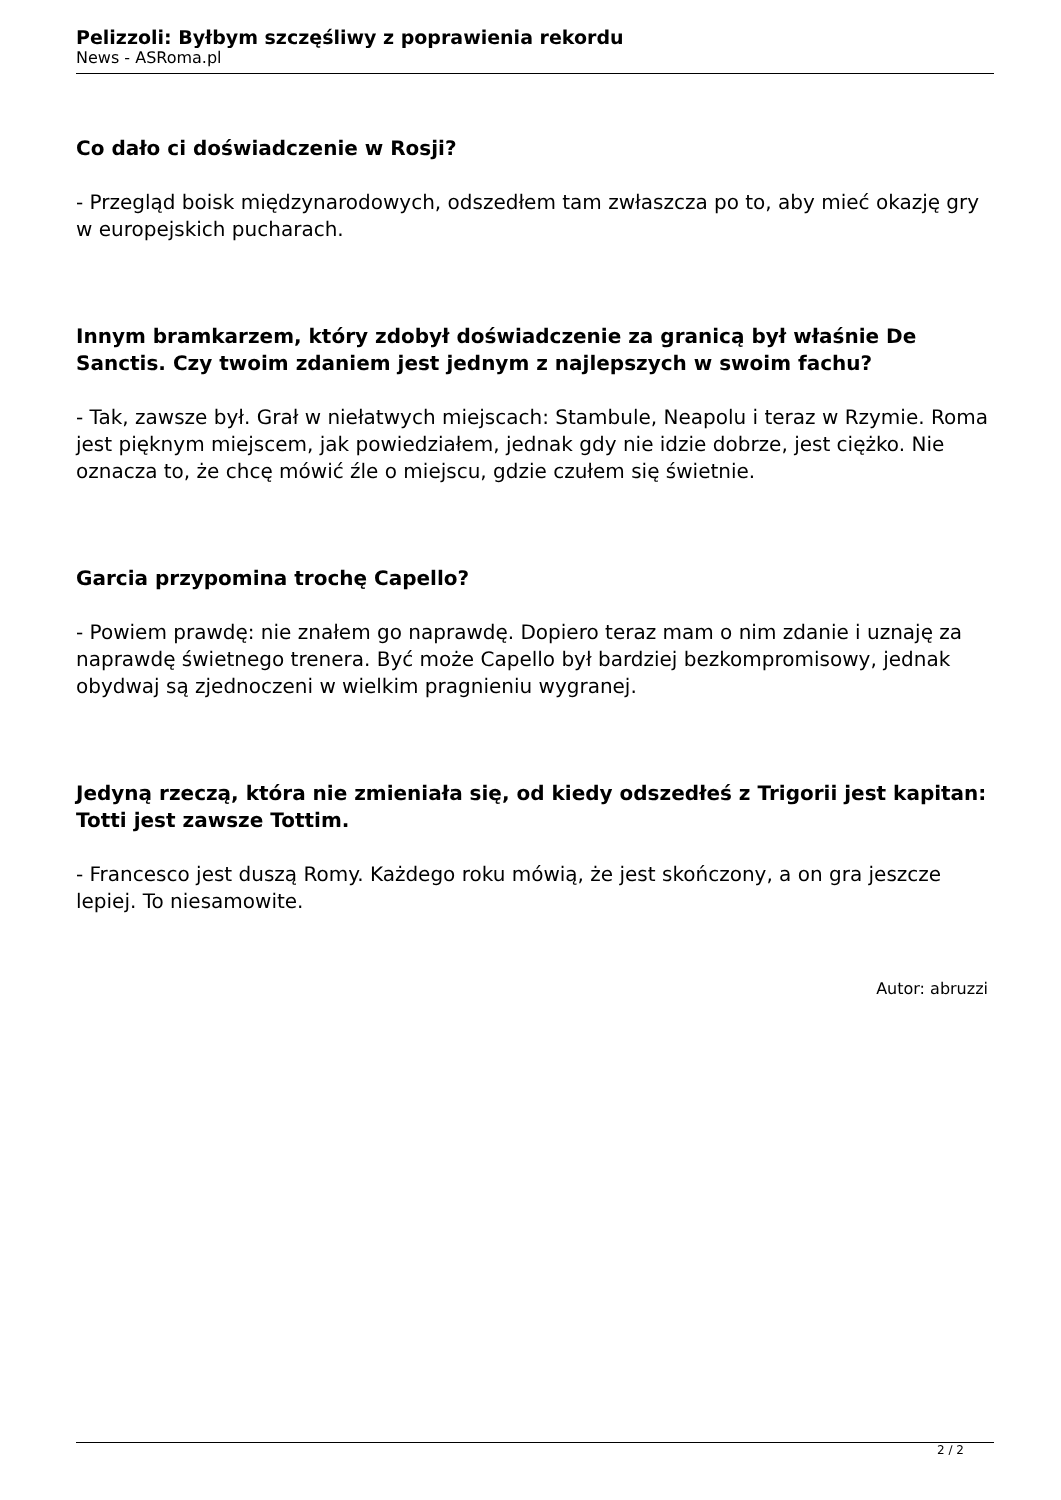Pelizzoli: Byłbym szczęśliwy z poprawienia rekordu
News - ASRoma.pl
Co dało ci doświadczenie w Rosji?
- Przegląd boisk międzynarodowych, odszedłem tam zwłaszcza po to, aby mieć okazję gry w europejskich pucharach.
Innym bramkarzem, który zdobył doświadczenie za granicą był właśnie De Sanctis. Czy twoim zdaniem jest jednym z najlepszych w swoim fachu?
- Tak, zawsze był. Grał w niełatwych miejscach: Stambule, Neapolu i teraz w Rzymie. Roma jest pięknym miejscem, jak powiedziałem, jednak gdy nie idzie dobrze, jest ciężko. Nie oznacza to, że chcę mówić źle o miejscu, gdzie czułem się świetnie.
Garcia przypomina trochę Capello?
- Powiem prawdę: nie znałem go naprawdę. Dopiero teraz mam o nim zdanie i uznaję za naprawdę świetnego trenera. Być może Capello był bardziej bezkompromisowy, jednak obydwaj są zjednoczeni w wielkim pragnieniu wygranej.
Jedyną rzeczą, która nie zmieniała się, od kiedy odszedłeś z Trigorii jest kapitan: Totti jest zawsze Tottim.
- Francesco jest duszą Romy. Każdego roku mówią, że jest skończony, a on gra jeszcze lepiej. To niesamowite.
Autor: abruzzi
2 / 2